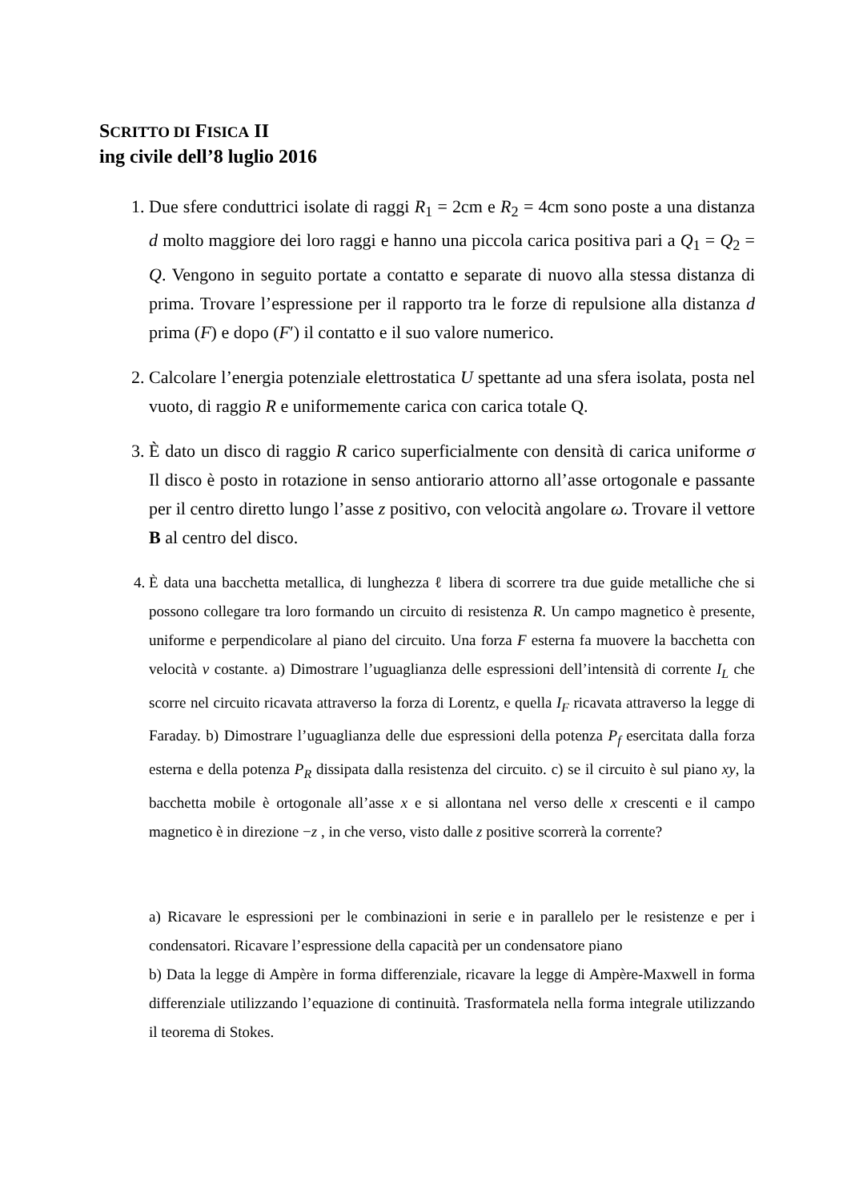SCRITTO DI FISICA II
ing civile dell’8 luglio 2016
1. Due sfere conduttrici isolate di raggi R<sub>1</sub> = 2cm e R<sub>2</sub> = 4cm sono poste a una distanza d molto maggiore dei loro raggi e hanno una piccola carica positiva pari a Q<sub>1</sub> = Q<sub>2</sub> = Q. Vengono in seguito portate a contatto e separate di nuovo alla stessa distanza di prima. Trovare l’espressione per il rapporto tra le forze di repulsione alla distanza d prima (F) e dopo (F′) il contatto e il suo valore numerico.
2. Calcolare l’energia potenziale elettrostatica U spettante ad una sfera isolata, posta nel vuoto, di raggio R e uniformemente carica con carica totale Q.
3. È dato un disco di raggio R carico superficialmente con densità di carica uniforme σ Il disco è posto in rotazione in senso antiorario attorno all’asse ortogonale e passante per il centro diretto lungo l’asse z positivo, con velocità angolare ω. Trovare il vettore B al centro del disco.
4. È data una bacchetta metallica, di lunghezza ℓ libera di scorrere tra due guide metalliche che si possono collegare tra loro formando un circuito di resistenza R. Un campo magnetico è presente, uniforme e perpendicolare al piano del circuito. Una forza F esterna fa muovere la bacchetta con velocità v costante. a) Dimostrare l’uguaglianza delle espressioni dell’intensità di corrente I<sub>L</sub> che scorre nel circuito ricavata attraverso la forza di Lorentz, e quella I<sub>F</sub> ricavata attraverso la legge di Faraday. b) Dimostrare l’uguaglianza delle due espressioni della potenza P<sub>f</sub> esercitata dalla forza esterna e della potenza P<sub>R</sub> dissipata dalla resistenza del circuito. c) se il circuito è sul piano xy, la bacchetta mobile è ortogonale all’asse x e si allontana nel verso delle x crescenti e il campo magnetico è in direzione −z , in che verso, visto dalle z positive scorrerà la corrente?
a) Ricavare le espressioni per le combinazioni in serie e in parallelo per le resistenze e per i condensatori. Ricavare l’espressione della capacità per un condensatore piano
b) Data la legge di Ampère in forma differenziale, ricavare la legge di Ampère-Maxwell in forma differenziale utilizzando l’equazione di continuità. Trasformatela nella forma integrale utilizzando il teorema di Stokes.